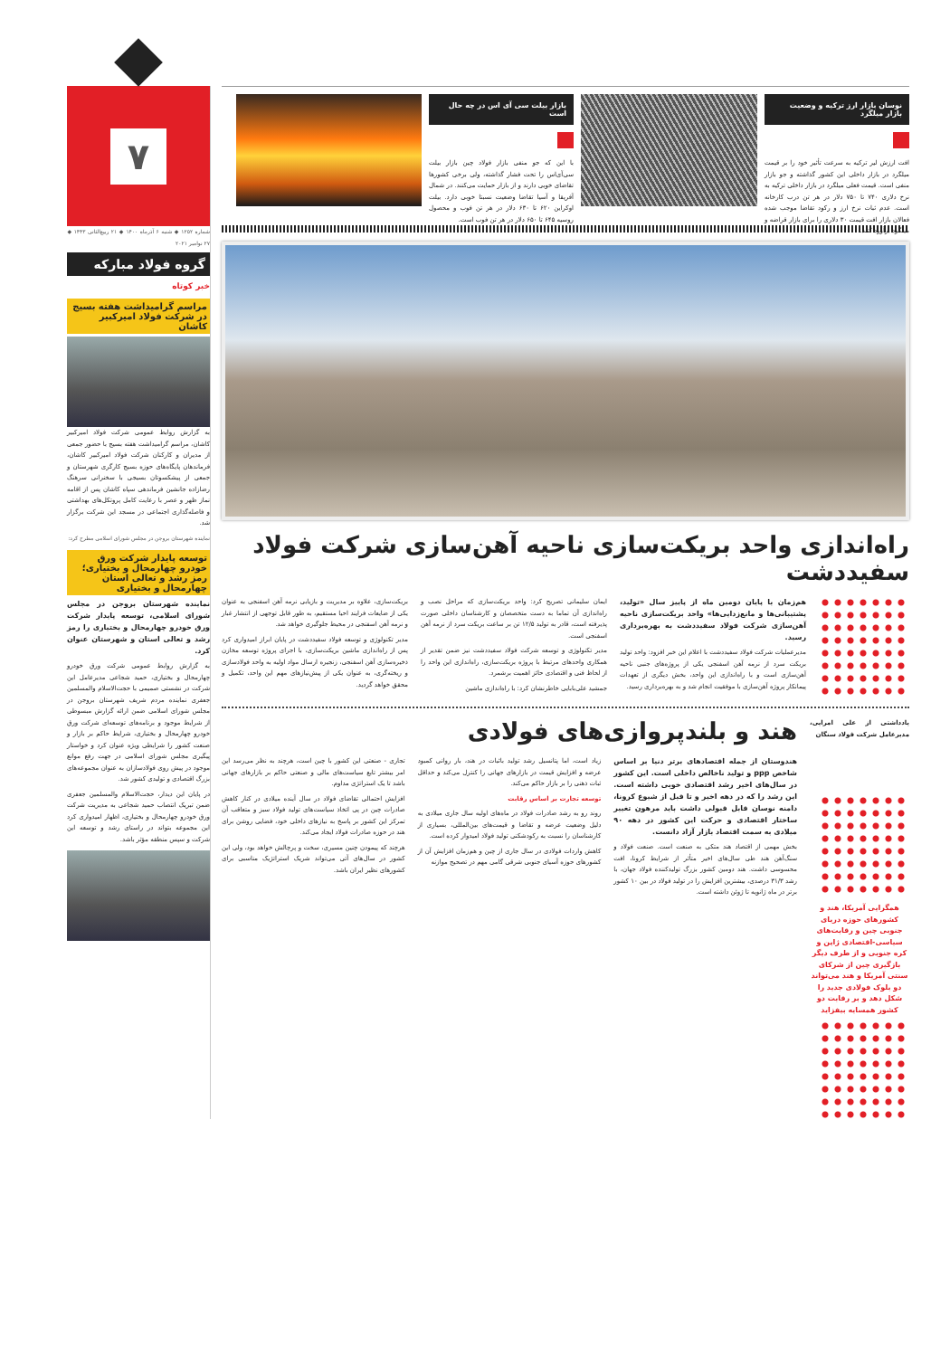نوسان بازار ارز ترکیه و وضعیت بازار میلگرد
افت ارزش لیر ترکیه به سرعت تأثیر خود را بر قیمت میلگرد در بازار داخلی این کشور گذاشته و جو بازار منفی است. قیمت فعلی میلگرد در بازار داخلی ترکیه به نرخ دلاری ۷۴۰ تا ۷۵۰ دلار در هر تن درب کارخانه است. عدم ثبات نرخ ارز و رکود تقاضا موجب شده فعالان بازار افت قیمت ۳۰ دلاری را برای بازار قراضه و میلگرد برآورد کنند.
بازار بیلت سی آی اس در چه حال است
با این که جو منفی بازار فولاد چین بازار بیلت سی‌آی‌اس را تحت فشار گذاشته، ولی برخی کشورها تقاضای خوبی دارند و از بازار حمایت می‌کنند. در شمال آفریقا و آسیا تقاضا وضعیت نسبتا خوبی دارد. بیلت اوکراین ۶۲۰ تا ۶۳۰ دلار در هر تن فوب و محصول روسیه ۶۴۵ تا ۶۵۰ دلار در هر تن فوب است.
راه‌اندازی واحد بریکت‌سازی ناحیه آهن‌سازی شرکت فولاد سفیددشت
هم‌زمان با پایان دومین ماه از پاییز سال «تولید، پشتیبانی‌ها و مانع‌زدایی‌ها» واحد بریکت‌سازی ناحیه آهن‌سازی شرکت فولاد سفیددشت به بهره‌برداری رسید.
مدیرعملیات شرکت فولاد سفیددشت با اعلام این خبر افزود: واحد تولید بریکت سرد از نرمه آهن اسفنجی یکی از پروژه‌های جنبی ناحیه آهن‌سازی است و با راه‌اندازی این واحد، بخش دیگری از تعهدات پیمانکار پروژه آهن‌سازی با موفقیت انجام شد و به بهره‌برداری رسید.
ایمان سلیمانی تصریح کرد: واحد بریکت‌سازی که مراحل نصب و راه‌اندازی آن تماما به دست متخصصان و کارشناسان داخلی صورت پذیرفته است، قادر به تولید ۱۲/۵ تن بر ساعت بریکت سرد از نرمه آهن اسفنجی است.
مدیر تکنولوژی و توسعه شرکت فولاد سفیددشت نیز ضمن تقدیر از همکاری واحدهای مرتبط با پروژه بریکت‌سازی، راه‌اندازی این واحد را از لحاظ فنی و اقتصادی حائز اهمیت برشمرد.
جمشید علی‌بابایی خاطرنشان کرد: با راه‌اندازی ماشین
بریکت‌سازی، علاوه بر مدیریت و بازیابی نرمه آهن اسفنجی به عنوان یکی از ضایعات فرایند احیا مستقیم، به طور قابل توجهی از انتشار غبار و نرمه آهن اسفنجی در محیط جلوگیری خواهد شد.
مدیر تکنولوژی و توسعه فولاد سفیددشت در پایان ابراز امیدواری کرد پس از راه‌اندازی ماشین بریکت‌سازی، با اجرای پروژه توسعه مخازن ذخیره‌سازی آهن اسفنجی، زنجیره ارسال مواد اولیه به واحد فولادسازی و ریخته‌گری، به عنوان یکی از پیش‌نیازهای مهم این واحد، تکمیل و محقق خواهد گردید.
یادداشتی از علی امرایی، مدیرعامل شرکت فولاد سنگان
همگرایی آمریکا، هند و کشورهای حوزه دریای جنوبی چین و رقابت‌های سیاسی-اقتصادی ژاپن و کره جنوبی و از طرف دیگر بازگیری چین از شرکای سنتی آمریکا و هند می‌تواند دو بلوک فولادی جدید را شکل دهد و بر رقابت دو کشور همسایه بیفزاید
هند و بلندپروازی‌های فولادی
هندوستان از جمله اقتصادهای برتر دنیا بر اساس شاخص ppp و تولید ناخالص داخلی است. این کشور در سال‌های اخیر رشد اقتصادی خوبی داشته است. این رشد را که در دهه اخیر و تا قبل از شیوع کرونا، دامنه نوسان قابل قبولی داشت باید مرهون تغییر ساختار اقتصادی و حرکت این کشور در دهه ۹۰ میلادی به سمت اقتصاد بازار آزاد دانست.
بخش مهمی از اقتصاد هند متکی به صنعت است. صنعت فولاد و سنگ‌آهن هند طی سال‌های اخیر متأثر از شرایط کرونا، افت محسوسی داشت. هند دومین کشور بزرگ تولیدکننده فولاد جهان، با رشد ۳۱/۳ درصدی، بیشترین افزایش را در تولید فولاد در بین ۱۰ کشور برتر در ماه ژانویه تا ژوئن داشته است.
زیاد است، اما پتانسیل رشد تولید باثبات در هند، بار روانی کمبود عرضه و افزایش قیمت در بازارهای جهانی را کنترل می‌کند و حداقل ثبات ذهنی را بر بازار حاکم می‌کند.
توسعه تجارت بر اساس رقابت
روند رو به رشد صادرات فولاد در ماه‌های اولیه سال جاری میلادی به دلیل وضعیت عرضه و تقاضا و قیمت‌های بین‌المللی، بسیاری از کارشناسان را نسبت به رکودشکنی تولید فولاد امیدوار کرده است.
کاهش واردات فولادی در سال جاری از چین و هم‌زمان افزایش آن از کشورهای حوزه آسیای جنوبی شرقی گامی مهم در تصحیح موازنه
تجاری - صنعتی این کشور با چین است، هرچند به نظر می‌رسد این امر بیشتر تابع سیاست‌های مالی و صنعتی حاکم بر بازارهای جهانی باشد تا یک استراتژی مداوم.
افزایش احتمالی تقاضای فولاد در سال آینده میلادی در کنار کاهش صادرات چین در پی اتخاذ سیاست‌های تولید فولاد سبز و متعاقب آن تمرکز این کشور بر پاسخ به نیازهای داخلی خود، فضایی روشن برای هند در حوزه صادرات فولاد ایجاد می‌کند.
هرچند که پیمودن چنین مسیری، سخت و پرچالش خواهد بود، ولی این کشور در سال‌های آتی می‌تواند شریک استراتژیک مناسبی برای کشورهای نظیر ایران باشد.
۷
شماره ۱۲۵۲ ◆ شنبه ۶ آذرماه ۱۴۰۰ ◆ ۲۱ ربیع‌الثانی ۱۴۴۳ ◆ ۲۷ نوامبر ۲۰۲۱
گروه فولاد مبارکه
خبر کوتاه
مراسم گرامیداشت هفته بسیج در شرکت فولاد امیرکبیر کاشان
به گزارش روابط عمومی شرکت فولاد امیرکبیر کاشان، مراسم گرامیداشت هفته بسیج با حضور جمعی از مدیران و کارکنان شرکت فولاد امیرکبیر کاشان، فرماندهان پایگاه‌های حوزه بسیج کارگری شهرستان و جمعی از پیشکسوتان بسیجی با سخنرانی سرهنگ رضازاده جانشین فرماندهی سپاه کاشان پس از اقامه نماز ظهر و عصر با رعایت کامل پروتکل‌های بهداشتی و فاصله‌گذاری اجتماعی در مسجد این شرکت برگزار شد.
نماینده شهرستان بروجن در مجلس شورای اسلامی مطرح کرد:
توسعه پایدار شرکت ورق خودرو چهارمحال و بختیاری؛ رمز رشد و تعالی استان چهارمحال و بختیاری
نماینده شهرستان بروجن در مجلس شورای اسلامی، توسعه پایدار شرکت ورق خودرو چهارمحال و بختیاری را رمز رشد و تعالی استان و شهرستان عنوان کرد.
به گزارش روابط عمومی شرکت ورق خودرو چهارمحال و بختیاری، حمید شجاعی مدیرعامل این شرکت در نشستی صمیمی با حجت‌الاسلام والمسلمین جعفری نماینده مردم شریف شهرستان بروجن در مجلس شورای اسلامی ضمن ارائه گزارش مبسوطی از شرایط موجود و برنامه‌های توسعه‌ای شرکت ورق خودرو چهارمحال و بختیاری، شرایط حاکم بر بازار و صنعت کشور را شرایطی ویژه عنوان کرد و خواستار پیگیری مجلس شورای اسلامی در جهت رفع موانع موجود در پیش روی فولادسازان به عنوان مجموعه‌های بزرگ اقتصادی و تولیدی کشور شد.
در پایان این دیدار، حجت‌الاسلام والمسلمین جعفری ضمن تبریک انتصاب حمید شجاعی به مدیریت شرکت ورق خودرو چهارمحال و بختیاری، اظهار امیدواری کرد این مجموعه بتواند در راستای رشد و توسعه این شرکت و سپس منطقه مؤثر باشد.